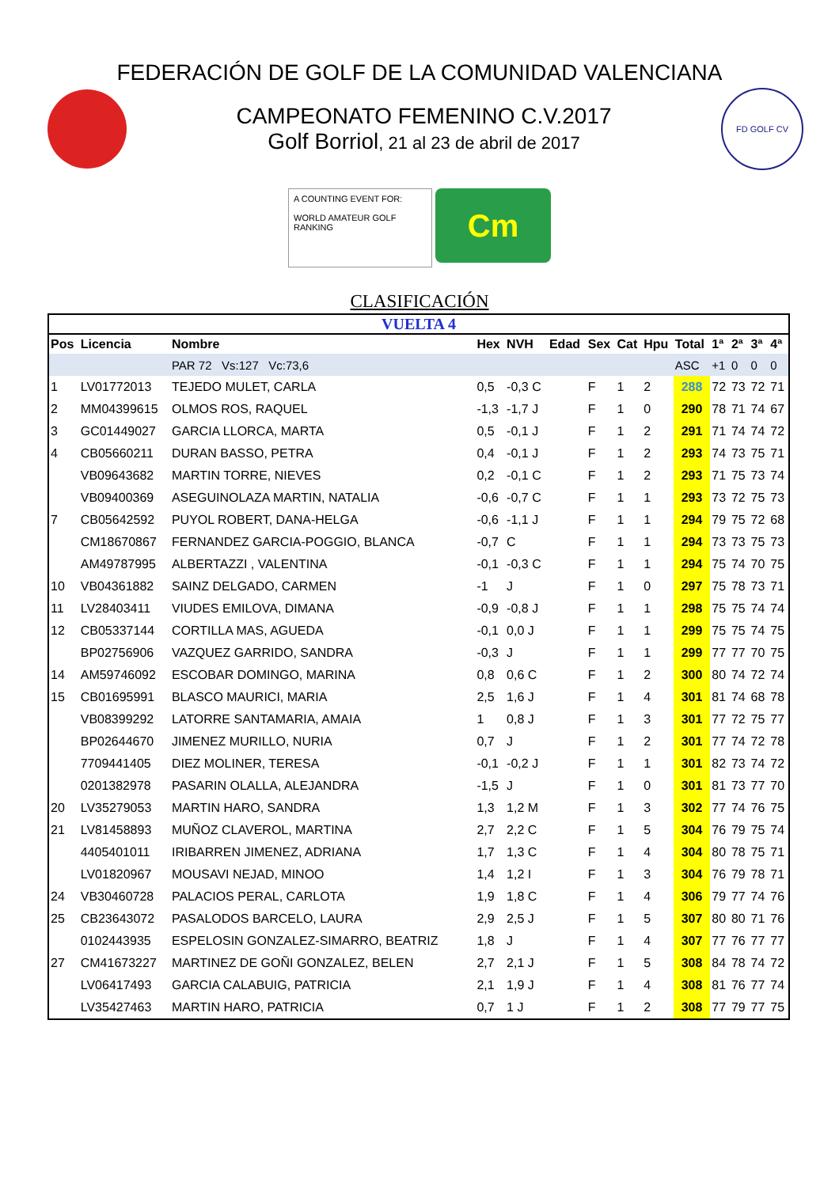FEDERACIÓN DE GOLF DE LA COMUNIDAD VALENCIANA
CAMPEONATO FEMENINO C.V.2017
Golf Borriol, 21 al 23 de abril de 2017
FD GOLF CV
A COUNTING EVENT FOR:
WORLD AMATEUR GOLF RANKING
Cm
CLASIFICACIÓN
VUELTA 4
| Pos | Licencia | Nombre | Hex | NVH | Edad | Sex | Cat | Hpu | Total | 1ª | 2ª | 3ª | 4ª |
| --- | --- | --- | --- | --- | --- | --- | --- | --- | --- | --- | --- | --- | --- |
| | | PAR 72 Vs:127 Vc:73,6 | | | | | | | ASC | +1 | 0 | 0 | 0 |
| 1 | LV01772013 | TEJEDO MULET, CARLA | 0,5 | -0,3 C | | F | 1 | 2 | 288 | 72 | 73 | 72 | 71 |
| 2 | MM04399615 | OLMOS ROS, RAQUEL | -1,3 | -1,7 J | | F | 1 | 0 | 290 | 78 | 71 | 74 | 67 |
| 3 | GC01449027 | GARCIA LLORCA, MARTA | 0,5 | -0,1 J | | F | 1 | 2 | 291 | 71 | 74 | 74 | 72 |
| 4 | CB05660211 | DURAN BASSO, PETRA | 0,4 | -0,1 J | | F | 1 | 2 | 293 | 74 | 73 | 75 | 71 |
| | VB09643682 | MARTIN TORRE, NIEVES | 0,2 | -0,1 C | | F | 1 | 2 | 293 | 71 | 75 | 73 | 74 |
| | VB09400369 | ASEGUINOLAZA MARTIN, NATALIA | -0,6 | -0,7 C | | F | 1 | 1 | 293 | 73 | 72 | 75 | 73 |
| 7 | CB05642592 | PUYOL ROBERT, DANA-HELGA | -0,6 | -1,1 J | | F | 1 | 1 | 294 | 79 | 75 | 72 | 68 |
| | CM18670867 | FERNANDEZ GARCIA-POGGIO, BLANCA | -0,7 | C | | F | 1 | 1 | 294 | 73 | 73 | 75 | 73 |
| | AM49787995 | ALBERTAZZI , VALENTINA | -0,1 | -0,3 C | | F | 1 | 1 | 294 | 75 | 74 | 70 | 75 |
| 10 | VB04361882 | SAINZ DELGADO, CARMEN | -1 | J | | F | 1 | 0 | 297 | 75 | 78 | 73 | 71 |
| 11 | LV28403411 | VIUDES EMILOVA, DIMANA | -0,9 | -0,8 J | | F | 1 | 1 | 298 | 75 | 75 | 74 | 74 |
| 12 | CB05337144 | CORTILLA MAS, AGUEDA | -0,1 | 0,0 J | | F | 1 | 1 | 299 | 75 | 75 | 74 | 75 |
| | BP02756906 | VAZQUEZ GARRIDO, SANDRA | -0,3 | J | | F | 1 | 1 | 299 | 77 | 77 | 70 | 75 |
| 14 | AM59746092 | ESCOBAR DOMINGO, MARINA | 0,8 | 0,6 C | | F | 1 | 2 | 300 | 80 | 74 | 72 | 74 |
| 15 | CB01695991 | BLASCO MAURICI, MARIA | 2,5 | 1,6 J | | F | 1 | 4 | 301 | 81 | 74 | 68 | 78 |
| | VB08399292 | LATORRE SANTAMARIA, AMAIA | 1 | 0,8 J | | F | 1 | 3 | 301 | 77 | 72 | 75 | 77 |
| | BP02644670 | JIMENEZ MURILLO, NURIA | 0,7 | J | | F | 1 | 2 | 301 | 77 | 74 | 72 | 78 |
| | 7709441405 | DIEZ MOLINER, TERESA | -0,1 | -0,2 J | | F | 1 | 1 | 301 | 82 | 73 | 74 | 72 |
| | 0201382978 | PASARIN OLALLA, ALEJANDRA | -1,5 | J | | F | 1 | 0 | 301 | 81 | 73 | 77 | 70 |
| 20 | LV35279053 | MARTIN HARO, SANDRA | 1,3 | 1,2 M | | F | 1 | 3 | 302 | 77 | 74 | 76 | 75 |
| 21 | LV81458893 | MUÑOZ CLAVEROL, MARTINA | 2,7 | 2,2 C | | F | 1 | 5 | 304 | 76 | 79 | 75 | 74 |
| | 4405401011 | IRIBARREN JIMENEZ, ADRIANA | 1,7 | 1,3 C | | F | 1 | 4 | 304 | 80 | 78 | 75 | 71 |
| | LV01820967 | MOUSAVI NEJAD, MINOO | 1,4 | 1,2 I | | F | 1 | 3 | 304 | 76 | 79 | 78 | 71 |
| 24 | VB30460728 | PALACIOS PERAL, CARLOTA | 1,9 | 1,8 C | | F | 1 | 4 | 306 | 79 | 77 | 74 | 76 |
| 25 | CB23643072 | PASALODOS BARCELO, LAURA | 2,9 | 2,5 J | | F | 1 | 5 | 307 | 80 | 80 | 71 | 76 |
| | 0102443935 | ESPELOSIN GONZALEZ-SIMARRO, BEATRIZ | 1,8 | J | | F | 1 | 4 | 307 | 77 | 76 | 77 | 77 |
| 27 | CM41673227 | MARTINEZ DE GOÑI GONZALEZ, BELEN | 2,7 | 2,1 J | | F | 1 | 5 | 308 | 84 | 78 | 74 | 72 |
| | LV06417493 | GARCIA CALABUIG, PATRICIA | 2,1 | 1,9 J | | F | 1 | 4 | 308 | 81 | 76 | 77 | 74 |
| | LV35427463 | MARTIN HARO, PATRICIA | 0,7 | 1 J | | F | 1 | 2 | 308 | 77 | 79 | 77 | 75 |